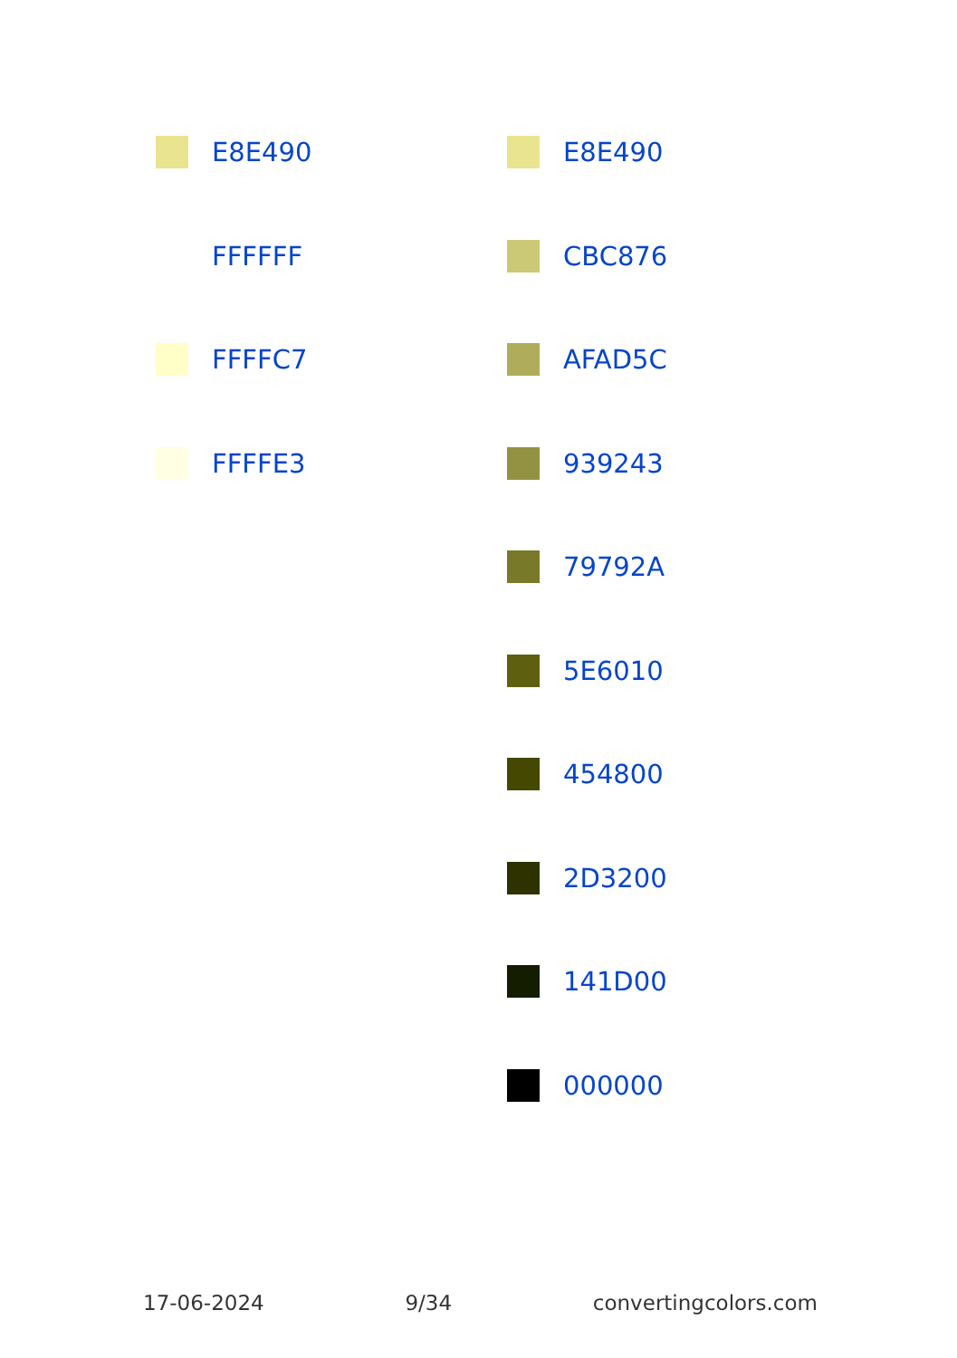E8E490
FFFFFF
FFFFC7
FFFFE3
E8E490
CBC876
AFAD5C
939243
79792A
5E6010
454800
2D3200
141D00
000000
17-06-2024 9/34 convertingcolors.com